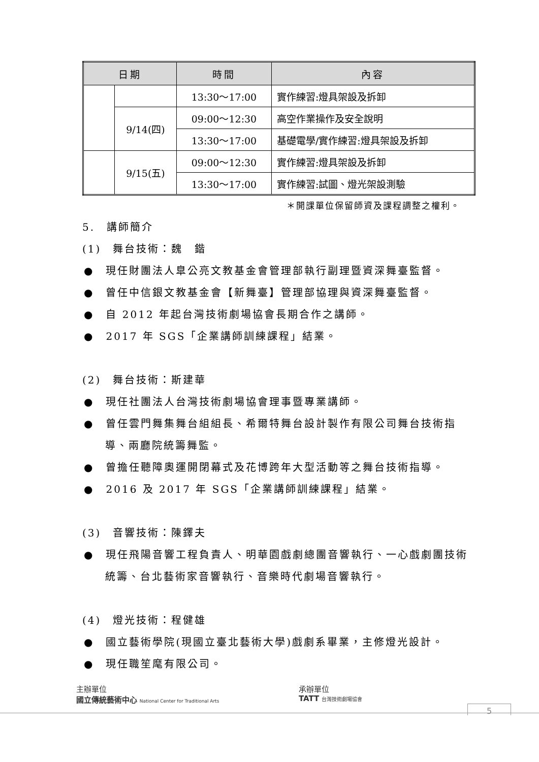| 日期 | | 時間 | 內容 |
| --- | --- | --- | --- |
| | | 13:30～17:00 | 實作練習:燈具架設及拆卸 |
| | 9/14(四) | 09:00～12:30 | 高空作業操作及安全說明 |
| | | 13:30～17:00 | 基礎電學/實作練習:燈具架設及拆卸 |
| | 9/15(五) | 09:00～12:30 | 實作練習:燈具架設及拆卸 |
| | | 13:30～17:00 | 實作練習:試圖、燈光架設測驗 |
＊開課單位保留師資及課程調整之權利。
5.　講師簡介
(1)　舞台技術：魏　鍇
●　現任財團法人臯公亮文教基金會管理部執行副理暨資深舞臺監督。
●　曾任中信銀文教基金會【新舞臺】管理部協理與資深舞臺監督。
●　自 2012 年起台灣技術劇場協會長期合作之講師。
●　2017 年 SGS「企業講師訓練課程」結業。
(2)　舞台技術：斯建華
●　現任社團法人台灣技術劇場協會理事暨專業講師。
●　曾任雲門舞集舞台組組長、希爾特舞台設計製作有限公司舞台技術指導、兩廳院統籌舞監。
●　曾擔任聽障奧運開閉幕式及花博跨年大型活動等之舞台技術指導。
●　2016 及 2017 年 SGS「企業講師訓練課程」結業。
(3)　音響技術：陳鐸夫
●　現任飛陽音響工程負責人、明華園戲劇總團音響執行、一心戲劇團技術統籌、台北藝術家音響執行、音樂時代劇場音響執行。
(4)　燈光技術：程健雄
●　國立藝術學院(現國立臺北藝術大學)戲劇系畢業，主修燈光設計。
●　現任職笙麾有限公司。
主辦單位
國立傳統藝術中心 National Center for Traditional Arts
承辦單位
TATT 台灣技術劇場協會
5